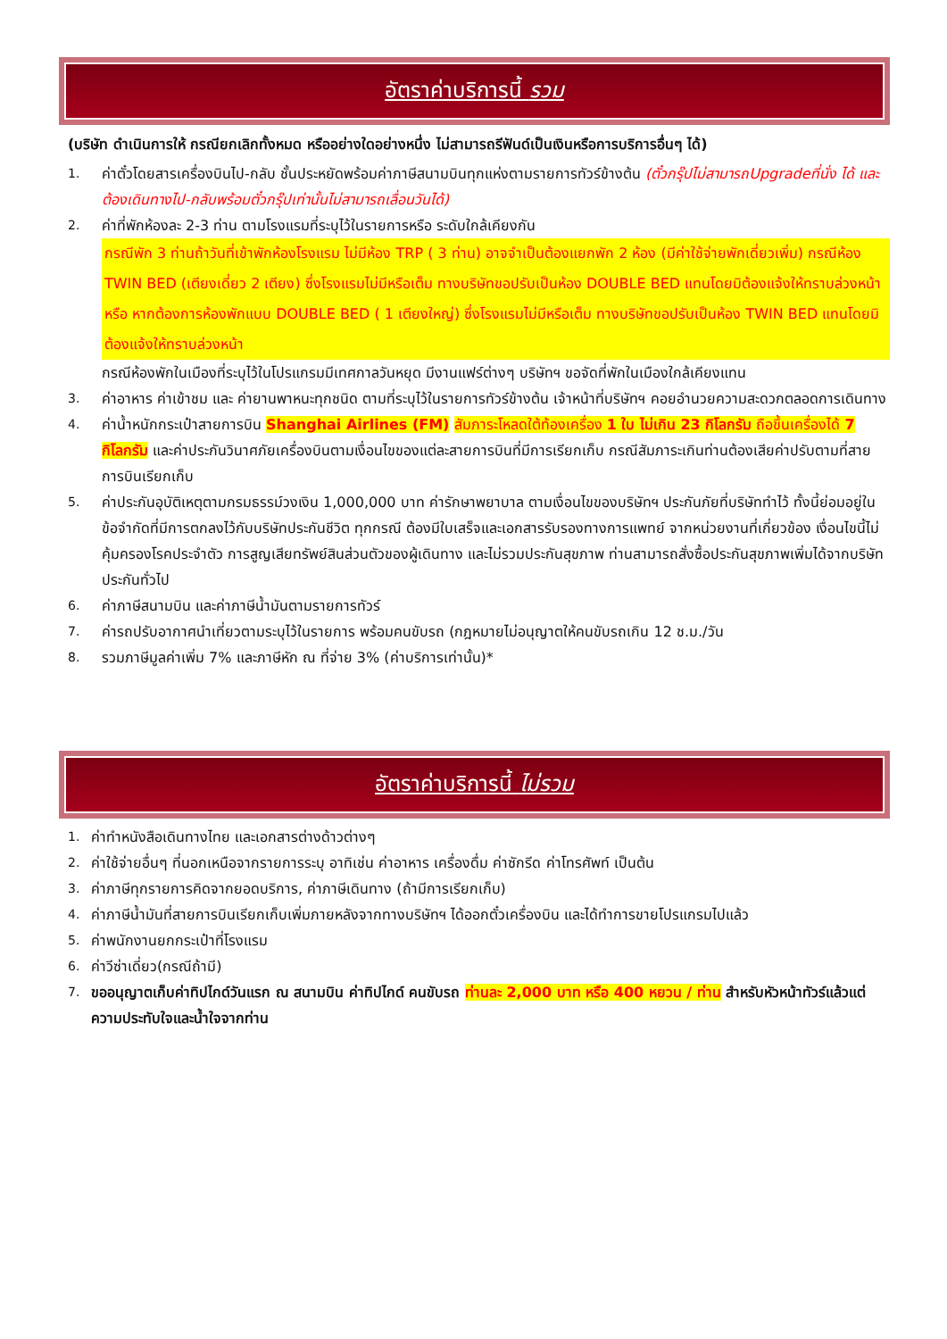อัตราค่าบริการนี้ รวม
(บริษัท ดำเนินการให้ กรณียกเลิกทั้งหมด หรืออย่างใดอย่างหนึ่ง ไม่สามารถรีฟันด์เป็นเงินหรือการบริการอื่นๆ ได้)
1. ค่าตั๋วโดยสารเครื่องบินไป-กลับ ชั้นประหยัดพร้อมค่าภาษีสนามบินทุกแห่งตามรายการทัวร์ข้างต้น (ตั๋วกรุ๊ปไม่สามารถUpgradeที่นั่ง ได้ และต้องเดินทางไป-กลับพร้อมตั๋วกรุ๊ปเท่านั้นไม่สามารถเลื่อนวันได้)
2. ค่าที่พักห้องละ 2-3 ท่าน ตามโรงแรมที่ระบุไว้ในรายการหรือ ระดับใกล้เคียงกัน
กรณีพัก 3 ท่านถ้าวันที่เข้าพักห้องโรงแรม ไม่มีห้อง TRP ( 3 ท่าน) อาจจำเป็นต้องแยกพัก 2 ห้อง (มีค่าใช้จ่ายพักเดี่ยวเพิ่ม) กรณีห้อง TWIN BED (เตียงเดี่ยว 2 เตียง) ซึ่งโรงแรมไม่มีหรือเต็ม ทางบริษัทขอปรับเป็นห้อง DOUBLE BED แทนโดยมิต้องแจ้งให้ทราบล่วงหน้า หรือ หากต้องการห้องพักแบบ DOUBLE BED ( 1 เตียงใหญ่) ซึ่งโรงแรมไม่มีหรือเต็ม ทางบริษัทขอปรับเป็นห้อง TWIN BED แทนโดยมิต้องแจ้งให้ทราบล่วงหน้า
กรณีห้องพักในเมืองที่ระบุไว้ในโปรแกรมมีเทศกาลวันหยุด มีงานแฟร์ต่างๆ บริษัทฯ ขอจัดที่พักในเมืองใกล้เคียงแทน
3. ค่าอาหาร ค่าเข้าชม และ ค่ายานพาหนะทุกชนิด ตามที่ระบุไว้ในรายการทัวร์ข้างต้น เจ้าหน้าที่บริษัทฯ คอยอำนวยความสะดวกตลอดการเดินทาง
4. ค่าน้ำหนักกระเป๋าสายการบิน Shanghai Airlines (FM) สัมภาระโหลดใต้ท้องเครื่อง 1 ใบ ไม่เกิน 23 กิโลกรัม ถือขึ้นเครื่องได้ 7 กิโลกรัม และค่าประกันวินาศภัยเครื่องบินตามเงื่อนไขของแต่ละสายการบินที่มีการเรียกเก็บ กรณีสัมภาระเกินท่านต้องเสียค่าปรับตามที่สายการบินเรียกเก็บ
5. ค่าประกันอุบัติเหตุตามกรมธรรม์วงเงิน 1,000,000 บาท ค่ารักษาพยาบาล ตามเงื่อนไขของบริษัทฯ ประกันภัยที่บริษัททำไว้ ทั้งนี้ย่อมอยู่ในข้อจำกัดที่มีการตกลงไว้กับบริษัทประกันชีวิต ทุกกรณี ต้องมีใบเสร็จและเอกสารรับรองทางการแพทย์ จากหน่วยงานที่เกี่ยวข้อง เงื่อนไขนี้ไม่คุ้มครองโรคประจำตัว การสูญเสียทรัพย์สินส่วนตัวของผู้เดินทาง และไม่รวมประกันสุขภาพ ท่านสามารถสั่งซื้อประกันสุขภาพเพิ่มได้จากบริษัทประกันทั่วไป
6. ค่าภาษีสนามบิน และค่าภาษีน้ำมันตามรายการทัวร์
7. ค่ารถปรับอากาศนำเที่ยวตามระบุไว้ในรายการ พร้อมคนขับรถ (กฎหมายไม่อนุญาตให้คนขับรถเกิน 12 ช.ม./วัน
8. รวมภาษีมูลค่าเพิ่ม 7% และภาษีหัก ณ ที่จ่าย 3% (ค่าบริการเท่านั้น)*
อัตราค่าบริการนี้ ไม่รวม
1. ค่าทำหนังสือเดินทางไทย และเอกสารต่างด้าวต่างๆ
2. ค่าใช้จ่ายอื่นๆ ที่นอกเหนือจากรายการระบุ อาทิเช่น ค่าอาหาร เครื่องดื่ม ค่าซักรีด ค่าโทรศัพท์ เป็นต้น
3. ค่าภาษีทุกรายการคิดจากยอดบริการ, ค่าภาษีเดินทาง (ถ้ามีการเรียกเก็บ)
4. ค่าภาษีน้ำมันที่สายการบินเรียกเก็บเพิ่มภายหลังจากทางบริษัทฯ ได้ออกตั๋วเครื่องบิน และได้ทำการขายโปรแกรมไปแล้ว
5. ค่าพนักงานยกกระเป๋าที่โรงแรม
6. ค่าวีซ่าเดี่ยว(กรณีถ้ามี)
7. ขออนุญาตเก็บค่าทิปไกด์วันแรก ณ สนามบิน ค่าทิปไกด์ คนขับรถ ท่านละ 2,000 บาท หรือ 400 หยวน / ท่าน สำหรับหัวหน้าทัวร์แล้วแต่ความประทับใจและน้ำใจจากท่าน